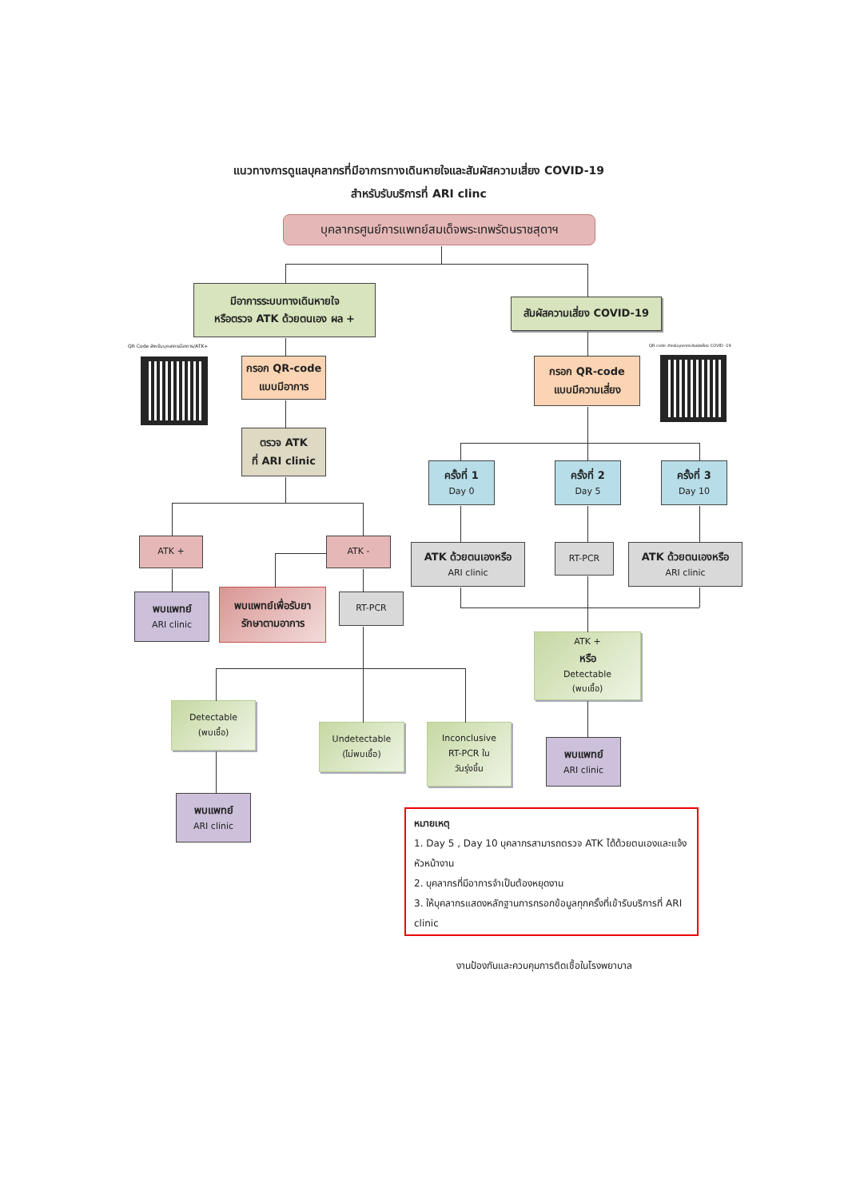แนวทางการดูแลบุคลากรที่มีอาการทางเดินหายใจและสัมผัสความเสี่ยง COVID-19
สำหรับรับบริการที่ ARI clinc
บุคลากรศูนย์การแพทย์สมเด็จพระเทพรัตนราชสุดาฯ
มีอาการระบบทางเดินหายใจ
หรือตรวจ ATK ด้วยตนเอง ผล +
สัมผัสความเสี่ยง COVID-19
QR Code สำหรับบุคลากรมีอาการ/ATK+
กรอก QR-code
แบบมีอาการ
กรอก QR-code
แบบมีความเสี่ยง
QR code สำหรับบุคลากร สัมผัสเสี่ยง COVID -19
ตรวจ ATK
ที่ ARI clinic
ครั้งที่ 1
Day 0
ครั้งที่ 2
Day 5
ครั้งที่ 3
Day 10
ATK +
ATK -
ATK ด้วยตนเองหรือ
ARI clinic
RT-PCR
ATK ด้วยตนเองหรือ
ARI clinic
พบแพทย์
ARI clinic
พบแพทย์เพื่อรับยา
รักษาตามอาการ
RT-PCR
ATK +
หรือ
Detectable
(พบเชื้อ)
Detectable
(พบเชื้อ)
Undetectable
(ไม่พบเชื้อ)
Inconclusive
RT-PCR ใน
วันรุ่งขึ้น
พบแพทย์
ARI clinic
พบแพทย์
ARI clinic
หมายเหตุ
1. Day 5 , Day 10 บุคลากรสามารถตรวจ ATK ได้ด้วยตนเองและแจ้งหัวหน้างาน
2. บุคลากรที่มีอาการจำเป็นต้องหยุดงาน
3. ให้บุคลากรแสดงหลักฐานการกรอกข้อมูลทุกครั้งที่เข้ารับบริการที่ ARI clinic
งานป้องกันและควบคุมการติดเชื้อในโรงพยาบาล